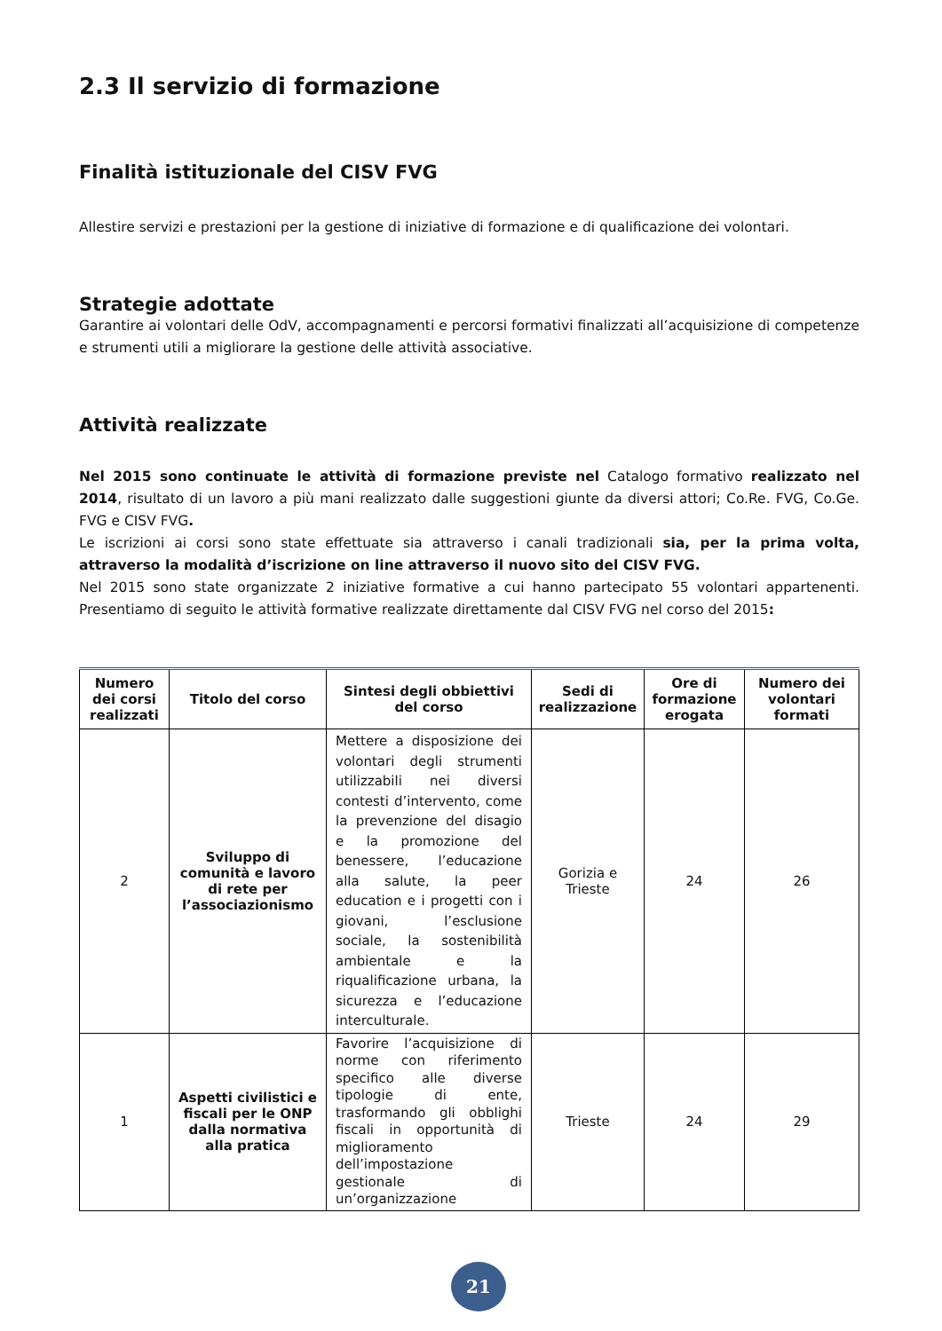2.3 Il servizio di formazione
Finalità istituzionale del CISV FVG
Allestire servizi e prestazioni per la gestione di iniziative di formazione e di qualificazione dei volontari.
Strategie adottate
Garantire ai volontari delle OdV, accompagnamenti e percorsi formativi finalizzati all’acquisizione di competenze e strumenti utili a migliorare la gestione delle attività associative.
Attività realizzate
Nel 2015 sono continuate le attività di formazione previste nel Catalogo formativo realizzato nel 2014, risultato di un lavoro a più mani realizzato dalle suggestioni giunte da diversi attori; Co.Re. FVG, Co.Ge. FVG e CISV FVG.
Le iscrizioni ai corsi sono state effettuate sia attraverso i canali tradizionali sia, per la prima volta, attraverso la modalità d’iscrizione on line attraverso il nuovo sito del CISV FVG.
Nel 2015 sono state organizzate 2 iniziative formative a cui hanno partecipato 55 volontari appartenenti. Presentiamo di seguito le attività formative realizzate direttamente dal CISV FVG nel corso del 2015:
| Numero dei corsi realizzati | Titolo del corso | Sintesi degli obbiettivi del corso | Sedi di realizzazione | Ore di formazione erogata | Numero dei volontari formati |
| --- | --- | --- | --- | --- | --- |
| 2 | Sviluppo di comunità e lavoro di rete per l’associazionismo | Mettere a disposizione dei volontari degli strumenti utilizzabili nei diversi contesti d’intervento, come la prevenzione del disagio e la promozione del benessere, l’educazione alla salute, la peer education e i progetti con i giovani, l’esclusione sociale, la sostenibilità ambientale e la riqualificazione urbana, la sicurezza e l’educazione interculturale. | Gorizia e Trieste | 24 | 26 |
| 1 | Aspetti civilistici e fiscali per le ONP dalla normativa alla pratica | Favorire l’acquisizione di norme con riferimento specifico alle diverse tipologie di ente, trasformando gli obblighi fiscali in opportunità di miglioramento dell’impostazione gestionale di un’organizzazione | Trieste | 24 | 29 |
21